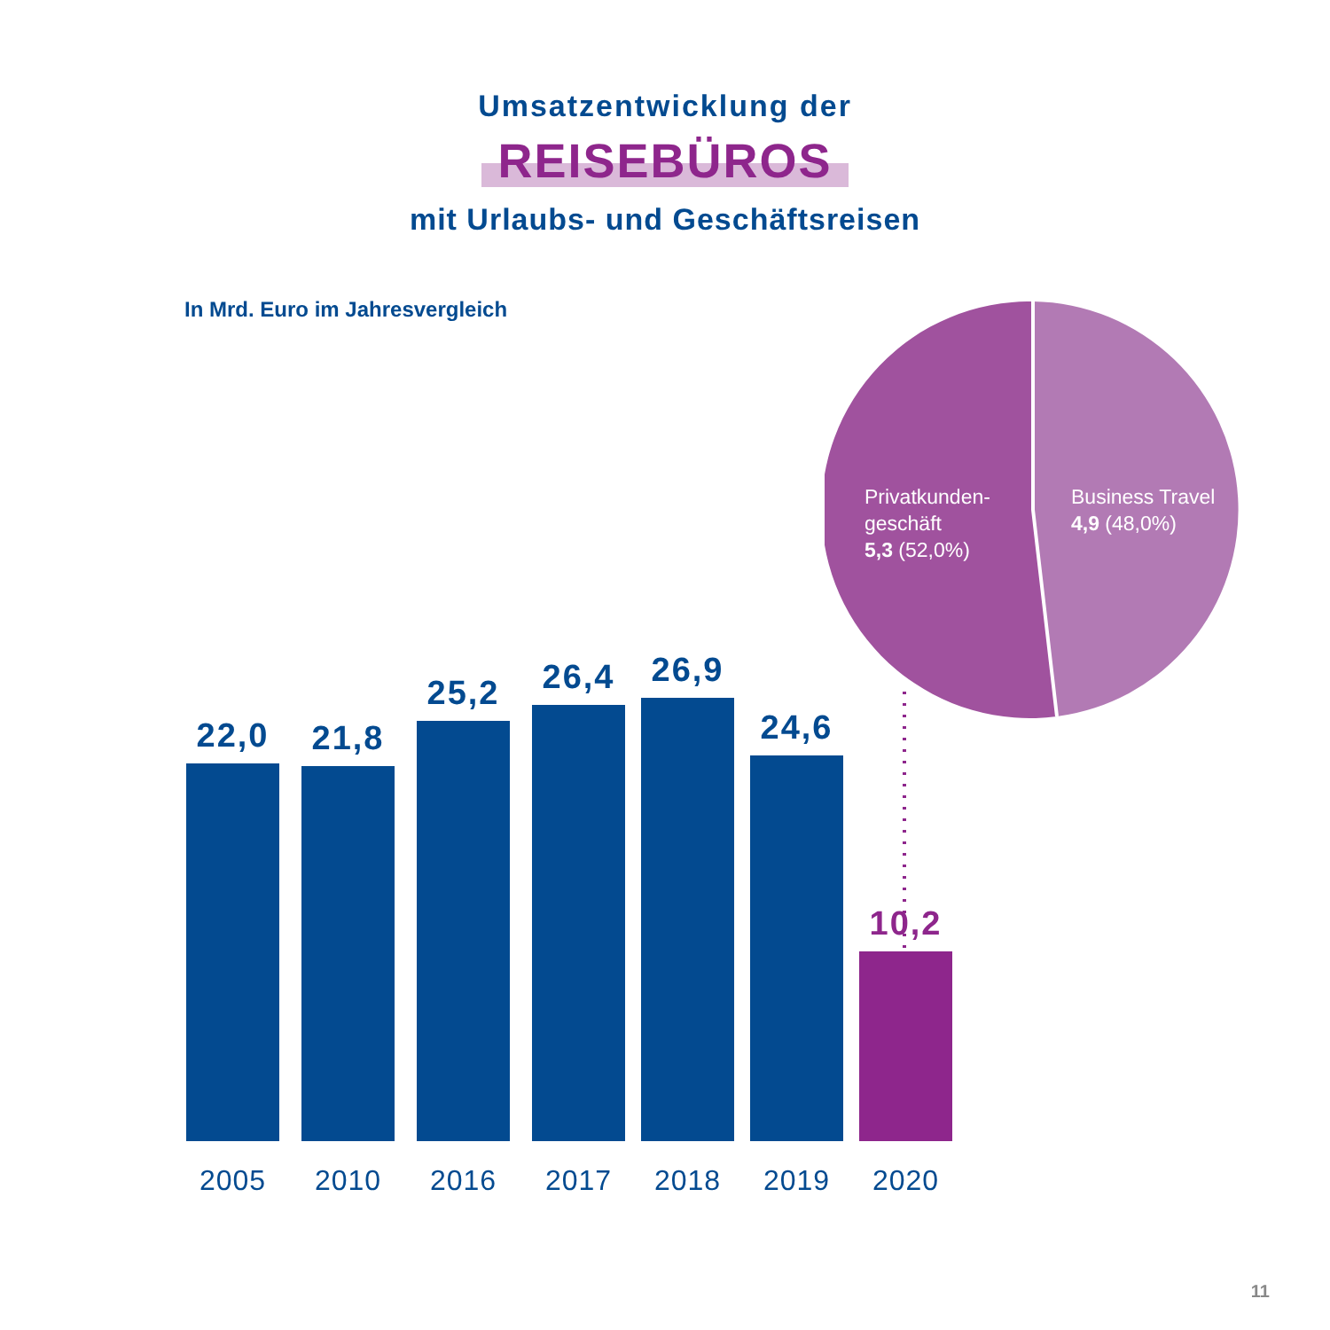Umsatzentwicklung der
REISEBÜROS
mit Urlaubs- und Geschäftsreisen
In Mrd. Euro im Jahresvergleich
Privatkunden-
geschäft
5,3 (52,0%)
Business Travel
4,9 (48,0%)
22,0
2005
21,8
2010
25,2
2016
26,4
2017
26,9
2018
24,6
2019
10,2
2020
11